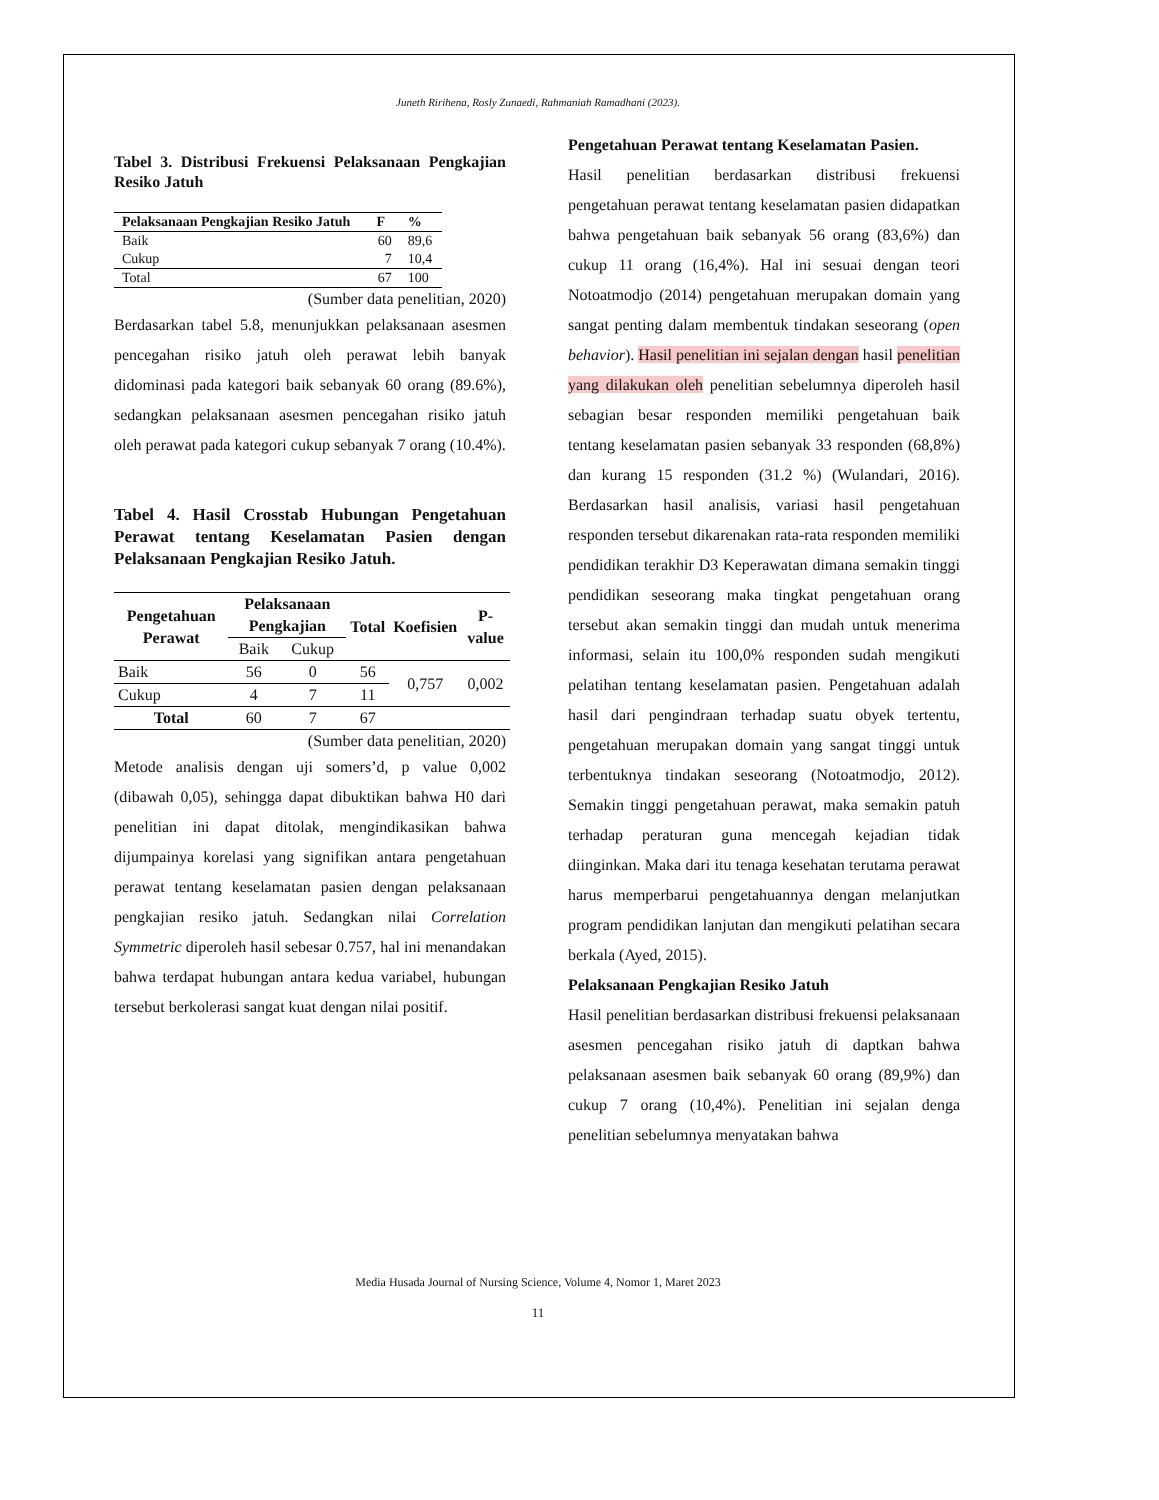Juneth Ririhena, Rosly Zunaedi, Rahmaniah Ramadhani (2023).
Tabel 3. Distribusi Frekuensi Pelaksanaan Pengkajian Resiko Jatuh
| Pelaksanaan Pengkajian Resiko Jatuh | F | % |
| --- | --- | --- |
| Baik | 60 | 89,6 |
| Cukup | 7 | 10,4 |
| Total | 67 | 100 |
(Sumber data penelitian, 2020)
Berdasarkan tabel 5.8, menunjukkan pelaksanaan asesmen pencegahan risiko jatuh oleh perawat lebih banyak didominasi pada kategori baik sebanyak 60 orang (89.6%), sedangkan pelaksanaan asesmen pencegahan risiko jatuh oleh perawat pada kategori cukup sebanyak 7 orang (10.4%).
Tabel 4. Hasil Crosstab Hubungan Pengetahuan Perawat tentang Keselamatan Pasien dengan Pelaksanaan Pengkajian Resiko Jatuh.
| Pengetahuan Perawat | Pelaksanaan Pengkajian | | Total | Koefisien | P-value |
| --- | --- | --- | --- | --- | --- |
| | Baik | Cukup | | | |
| Baik | 56 | 0 | 56 | 0,757 | 0,002 |
| Cukup | 4 | 7 | 11 | | |
| Total | 60 | 7 | 67 | | |
(Sumber data penelitian, 2020)
Metode analisis dengan uji somers’d, p value 0,002 (dibawah 0,05), sehingga dapat dibuktikan bahwa H0 dari penelitian ini dapat ditolak, mengindikasikan bahwa dijumpainya korelasi yang signifikan antara pengetahuan perawat tentang keselamatan pasien dengan pelaksanaan pengkajian resiko jatuh. Sedangkan nilai Correlation Symmetric diperoleh hasil sebesar 0.757, hal ini menandakan bahwa terdapat hubungan antara kedua variabel, hubungan tersebut berkolerasi sangat kuat dengan nilai positif.
Pengetahuan Perawat tentang Keselamatan Pasien.
Hasil penelitian berdasarkan distribusi frekuensi pengetahuan perawat tentang keselamatan pasien didapatkan bahwa pengetahuan baik sebanyak 56 orang (83,6%) dan cukup 11 orang (16,4%). Hal ini sesuai dengan teori Notoatmodjo (2014) pengetahuan merupakan domain yang sangat penting dalam membentuk tindakan seseorang (open behavior). Hasil penelitian ini sejalan dengan hasil penelitian yang dilakukan oleh penelitian sebelumnya diperoleh hasil sebagian besar responden memiliki pengetahuan baik tentang keselamatan pasien sebanyak 33 responden (68,8%) dan kurang 15 responden (31.2 %) (Wulandari, 2016). Berdasarkan hasil analisis, variasi hasil pengetahuan responden tersebut dikarenakan rata-rata responden memiliki pendidikan terakhir D3 Keperawatan dimana semakin tinggi pendidikan seseorang maka tingkat pengetahuan orang tersebut akan semakin tinggi dan mudah untuk menerima informasi, selain itu 100,0% responden sudah mengikuti pelatihan tentang keselamatan pasien. Pengetahuan adalah hasil dari pengindraan terhadap suatu obyek tertentu, pengetahuan merupakan domain yang sangat tinggi untuk terbentuknya tindakan seseorang (Notoatmodjo, 2012). Semakin tinggi pengetahuan perawat, maka semakin patuh terhadap peraturan guna mencegah kejadian tidak diinginkan. Maka dari itu tenaga kesehatan terutama perawat harus memperbarui pengetahuannya dengan melanjutkan program pendidikan lanjutan dan mengikuti pelatihan secara berkala (Ayed, 2015).
Pelaksanaan Pengkajian Resiko Jatuh
Hasil penelitian berdasarkan distribusi frekuensi pelaksanaan asesmen pencegahan risiko jatuh di daptkan bahwa pelaksanaan asesmen baik sebanyak 60 orang (89,9%) dan cukup 7 orang (10,4%). Penelitian ini sejalan denga penelitian sebelumnya menyatakan bahwa
Media Husada Journal of Nursing Science, Volume 4, Nomor 1, Maret 2023
11